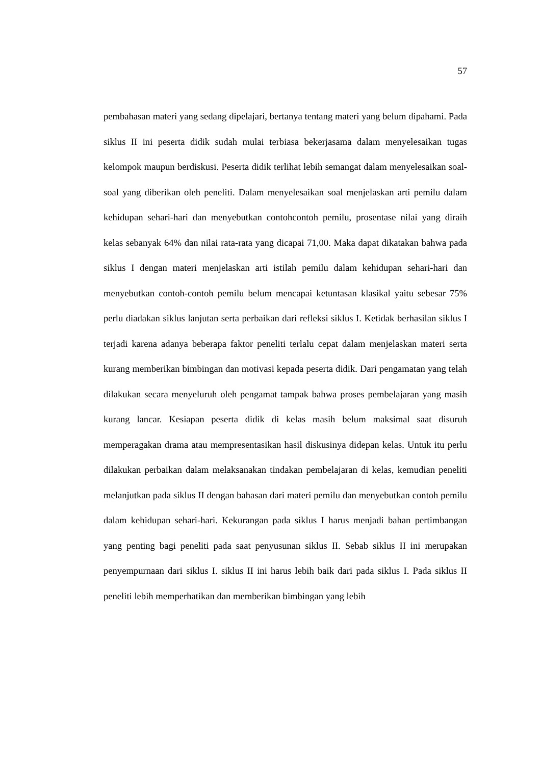57
pembahasan materi yang sedang dipelajari, bertanya tentang materi yang belum dipahami. Pada siklus II ini peserta didik sudah mulai terbiasa bekerjasama dalam menyelesaikan tugas kelompok maupun berdiskusi. Peserta didik terlihat lebih semangat dalam menyelesaikan soal-soal yang diberikan oleh peneliti. Dalam menyelesaikan soal menjelaskan arti pemilu dalam kehidupan sehari-hari dan menyebutkan contohcontoh pemilu, prosentase nilai yang diraih kelas sebanyak 64% dan nilai rata-rata yang dicapai 71,00. Maka dapat dikatakan bahwa pada siklus I dengan materi menjelaskan arti istilah pemilu dalam kehidupan sehari-hari dan menyebutkan contoh-contoh pemilu belum mencapai ketuntasan klasikal yaitu sebesar 75% perlu diadakan siklus lanjutan serta perbaikan dari refleksi siklus I. Ketidak berhasilan siklus I terjadi karena adanya beberapa faktor peneliti terlalu cepat dalam menjelaskan materi serta kurang memberikan bimbingan dan motivasi kepada peserta didik. Dari pengamatan yang telah dilakukan secara menyeluruh oleh pengamat tampak bahwa proses pembelajaran yang masih kurang lancar. Kesiapan peserta didik di kelas masih belum maksimal saat disuruh memperagakan drama atau mempresentasikan hasil diskusinya didepan kelas. Untuk itu perlu dilakukan perbaikan dalam melaksanakan tindakan pembelajaran di kelas, kemudian peneliti melanjutkan pada siklus II dengan bahasan dari materi pemilu dan menyebutkan contoh pemilu dalam kehidupan sehari-hari. Kekurangan pada siklus I harus menjadi bahan pertimbangan yang penting bagi peneliti pada saat penyusunan siklus II. Sebab siklus II ini merupakan penyempurnaan dari siklus I. siklus II ini harus lebih baik dari pada siklus I. Pada siklus II peneliti lebih memperhatikan dan memberikan bimbingan yang lebih